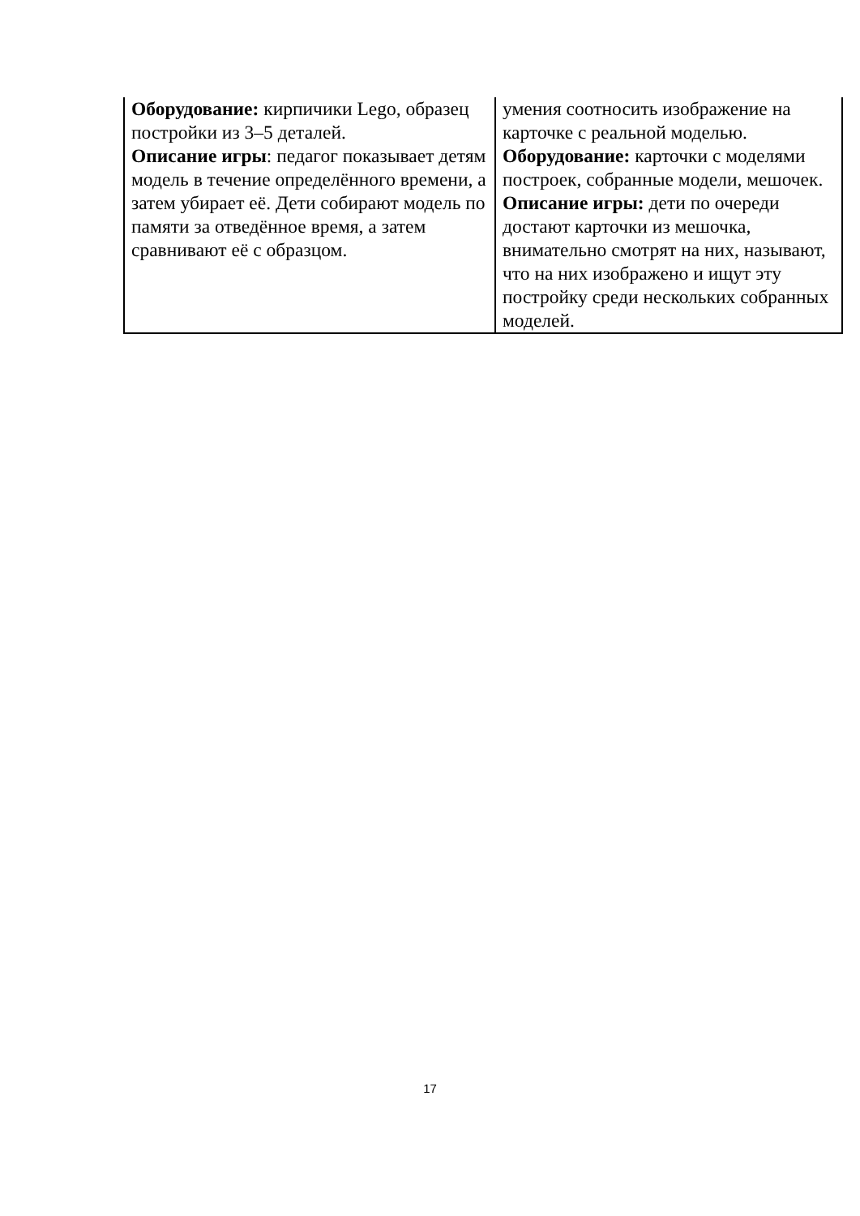| Оборудование: кирпичики Lego, образец постройки из 3–5 деталей. Описание игры : педагог показывает детям модель в течение определённого времени, а затем убирает её. Дети собирают модель по памяти за отведённое время, а затем сравнивают её с образцом. | умения соотносить изображение на карточке с реальной моделью. Оборудование: карточки с моделями построек, собранные модели, мешочек. Описание игры: дети по очереди достают карточки из мешочка, внимательно смотрят на них, называют, что на них изображено и ищут эту постройку среди нескольких собранных моделей. |
17